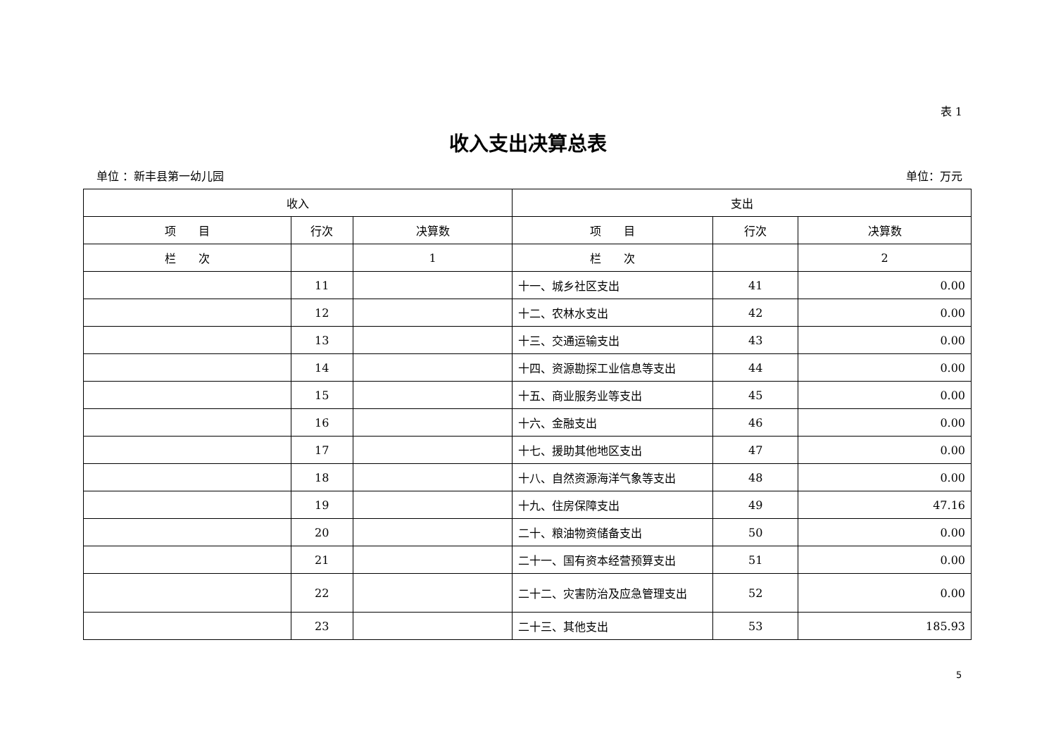表 1
收入支出决算总表
单位 ：新丰县第一幼儿园 单位：万元
| 收入 | | | 支出 | | |
| --- | --- | --- | --- | --- | --- |
| 项 目 | 行次 | 决算数 | 项 目 | 行次 | 决算数 |
| 栏 次 | | 1 | 栏 次 | | 2 |
| | 11 | | 十一、城乡社区支出 | 41 | 0.00 |
| | 12 | | 十二、农林水支出 | 42 | 0.00 |
| | 13 | | 十三、交通运输支出 | 43 | 0.00 |
| | 14 | | 十四、资源勘探工业信息等支出 | 44 | 0.00 |
| | 15 | | 十五、商业服务业等支出 | 45 | 0.00 |
| | 16 | | 十六、金融支出 | 46 | 0.00 |
| | 17 | | 十七、援助其他地区支出 | 47 | 0.00 |
| | 18 | | 十八、自然资源海洋气象等支出 | 48 | 0.00 |
| | 19 | | 十九、住房保障支出 | 49 | 47.16 |
| | 20 | | 二十、粮油物资储备支出 | 50 | 0.00 |
| | 21 | | 二十一、国有资本经营预算支出 | 51 | 0.00 |
| | 22 | | 二十二、灾害防治及应急管理支出 | 52 | 0.00 |
| | 23 | | 二十三、其他支出 | 53 | 185.93 |
5